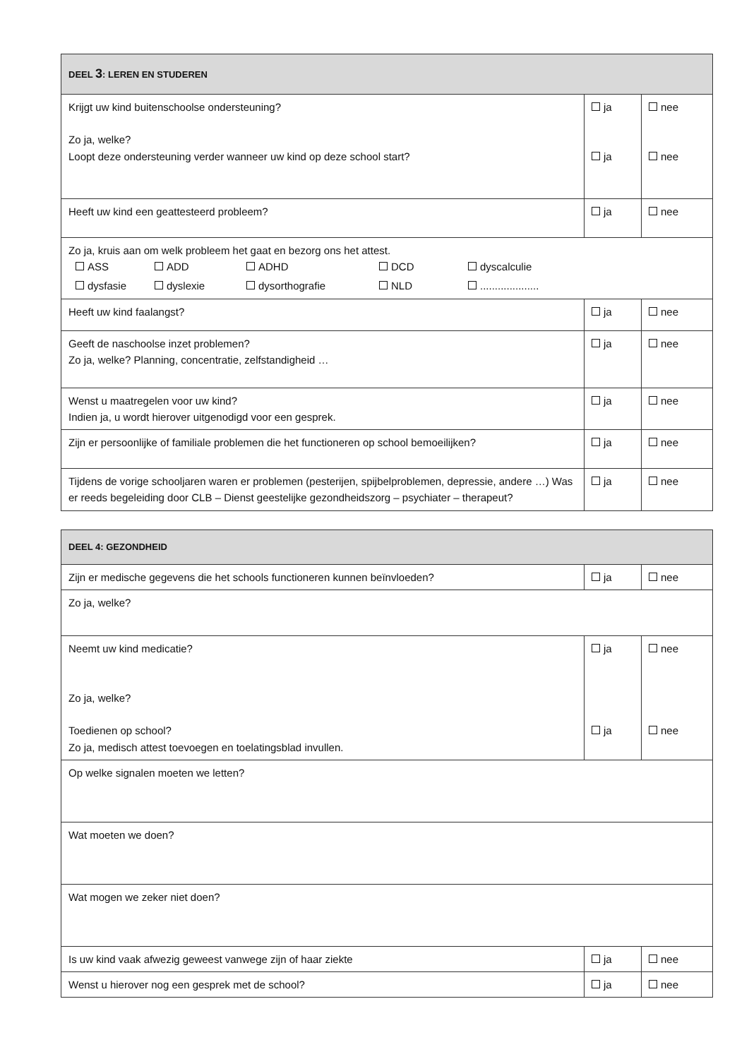| DEEL 3 : LEREN EN STUDEREN | | |
| Krijgt uw kind buitenschoolse ondersteuning? Zo ja, welke? Loopt deze ondersteuning verder wanneer uw kind op deze school start? | ja ja | nee nee |
| Heeft uw kind een geattesteerd probleem? | ja | nee |
| Zo ja, kruis aan om welk probleem het gaat en bezorg ons het attest. ASS ADD ADHD DCD dyscalculie dysfasie dyslexie dysorthografie NLD .................... | | |
| Heeft uw kind faalangst? | ja | nee |
| Geeft de naschoolse inzet problemen? Zo ja, welke? Planning, concentratie, zelfstandigheid … | ja | nee |
| Wenst u maatregelen voor uw kind? Indien ja, u wordt hierover uitgenodigd voor een gesprek. | ja | nee |
| Zijn er persoonlijke of familiale problemen die het functioneren op school bemoeilijken? | ja | nee |
| Tijdens de vorige schooljaren waren er problemen (pesterijen, spijbelproblemen, depressie, andere …) Was er reeds begeleiding door CLB – Dienst geestelijke gezondheidszorg – psychiater – therapeut? | ja | nee |
| DEEL 4: GEZONDHEID | | |
| Zijn er medische gegevens die het schools functioneren kunnen beïnvloeden? | ja | nee |
| Zo ja, welke? | | |
| Neemt uw kind medicatie? Zo ja, welke? Toedienen op school? Zo ja, medisch attest toevoegen en toelatingsblad invullen. | ja ja | nee nee |
| Op welke signalen moeten we letten? | | |
| Wat moeten we doen? | | |
| Wat mogen we zeker niet doen? | | |
| Is uw kind vaak afwezig geweest vanwege zijn of haar ziekte | ja | nee |
| Wenst u hierover nog een gesprek met de school? | ja | nee |